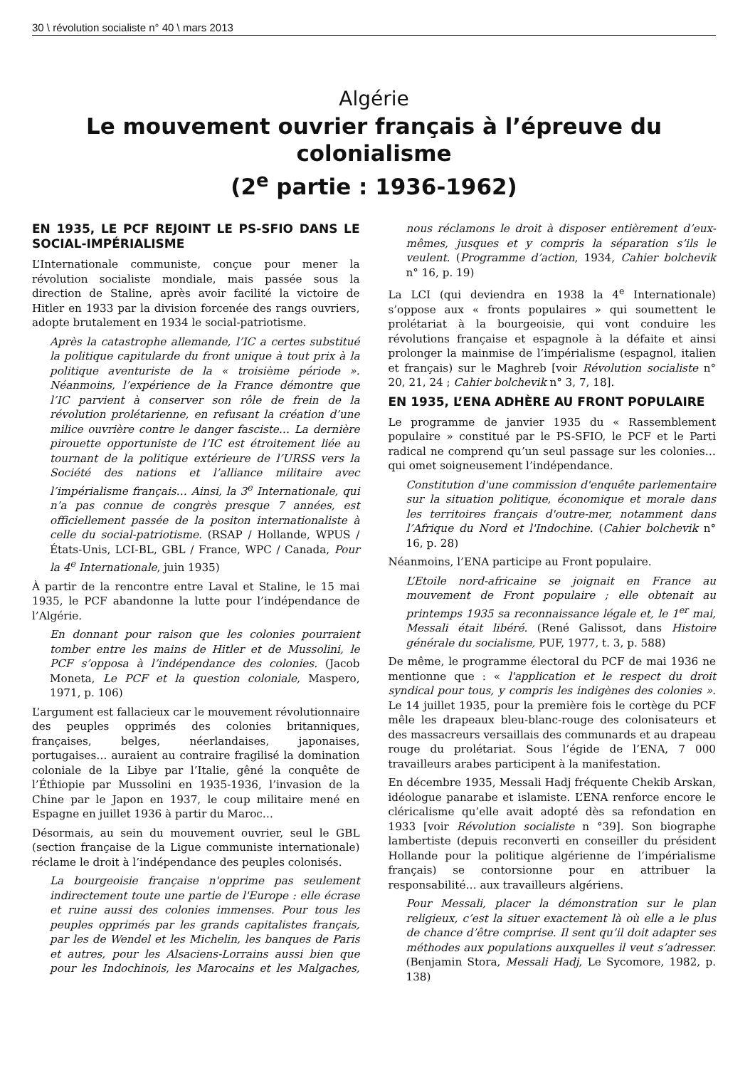30 \ révolution socialiste n° 40 \ mars 2013
Algérie
Le mouvement ouvrier français à l’épreuve du colonialisme
(2<sup>e</sup> partie : 1936-1962)
EN 1935, LE PCF REJOINT LE PS-SFIO DANS LE SOCIAL-IMPÉRIALISME
L’Internationale communiste, conçue pour mener la révolution socialiste mondiale, mais passée sous la direction de Staline, après avoir facilité la victoire de Hitler en 1933 par la division forcenée des rangs ouvriers, adopte brutalement en 1934 le social-patriotisme.
Après la catastrophe allemande, l’IC a certes substitué la politique capitularde du front unique à tout prix à la politique aventuriste de la « troisième période ». Néanmoins, l’expérience de la France démontre que l’IC parvient à conserver son rôle de frein de la révolution prolétarienne, en refusant la création d’une milice ouvrière contre le danger fasciste… La dernière pirouette opportuniste de l’IC est étroitement liée au tournant de la politique extérieure de l’URSS vers la Société des nations et l’alliance militaire avec l’impérialisme français… Ainsi, la 3<sup>e</sup> Internationale, qui n’a pas connue de congrès presque 7 années, est officiellement passée de la positon internationaliste à celle du social-patriotisme. (RSAP / Hollande, WPUS / États-Unis, LCI-BL, GBL / France, WPC / Canada, Pour la 4<sup>e</sup> Internationale, juin 1935)
À partir de la rencontre entre Laval et Staline, le 15 mai 1935, le PCF abandonne la lutte pour l’indépendance de l’Algérie.
En donnant pour raison que les colonies pourraient tomber entre les mains de Hitler et de Mussolini, le PCF s’opposa à l’indépendance des colonies. (Jacob Moneta, Le PCF et la question coloniale, Maspero, 1971, p. 106)
L’argument est fallacieux car le mouvement révolutionnaire des peuples opprimés des colonies britanniques, françaises, belges, néerlandaises, japonaises, portugaises… auraient au contraire fragilisé la domination coloniale de la Libye par l’Italie, gêné la conquête de l’Éthiopie par Mussolini en 1935-1936, l’invasion de la Chine par le Japon en 1937, le coup militaire mené en Espagne en juillet 1936 à partir du Maroc…
Désormais, au sein du mouvement ouvrier, seul le GBL (section française de la Ligue communiste internationale) réclame le droit à l’indépendance des peuples colonisés.
La bourgeoisie française n'opprime pas seulement indirectement toute une partie de l'Europe : elle écrase et ruine aussi des colonies immenses. Pour tous les peuples opprimés par les grands capitalistes français, par les de Wendel et les Michelin, les banques de Paris et autres, pour les Alsaciens-Lorrains aussi bien que pour les Indochinois, les Marocains et les Malgaches, nous réclamons le droit à disposer entièrement d’eux-mêmes, jusques et y compris la séparation s’ils le veulent. (Programme d’action, 1934, Cahier bolchevik n° 16, p. 19)
La LCI (qui deviendra en 1938 la 4<sup>e</sup> Internationale) s’oppose aux « fronts populaires » qui soumettent le prolétariat à la bourgeoisie, qui vont conduire les révolutions française et espagnole à la défaite et ainsi prolonger la mainmise de l’impérialisme (espagnol, italien et français) sur le Maghreb [voir Révolution socialiste n° 20, 21, 24 ; Cahier bolchevik n° 3, 7, 18].
EN 1935, L’ENA ADHÈRE AU FRONT POPULAIRE
Le programme de janvier 1935 du « Rassemblement populaire » constitué par le PS-SFIO, le PCF et le Parti radical ne comprend qu’un seul passage sur les colonies… qui omet soigneusement l’indépendance.
Constitution d'une commission d'enquête parlementaire sur la situation politique, économique et morale dans les territoires français d'outre-mer, notamment dans l’Afrique du Nord et l'Indochine. (Cahier bolchevik n° 16, p. 28)
Néanmoins, l’ENA participe au Front populaire.
L’Etoile nord-africaine se joignait en France au mouvement de Front populaire ; elle obtenait au printemps 1935 sa reconnaissance légale et, le 1<sup>er</sup> mai, Messali était libéré. (René Galissot, dans Histoire générale du socialisme, PUF, 1977, t. 3, p. 588)
De même, le programme électoral du PCF de mai 1936 ne mentionne que : « l'application et le respect du droit syndical pour tous, y compris les indigènes des colonies ». Le 14 juillet 1935, pour la première fois le cortège du PCF mêle les drapeaux bleu-blanc-rouge des colonisateurs et des massacreurs versaillais des communards et au drapeau rouge du prolétariat. Sous l’égide de l’ENA, 7 000 travailleurs arabes participent à la manifestation.
En décembre 1935, Messali Hadj fréquente Chekib Arskan, idéologue panarabe et islamiste. L’ENA renforce encore le cléricalisme qu’elle avait adopté dès sa refondation en 1933 [voir Révolution socialiste n °39]. Son biographe lambertiste (depuis reconverti en conseiller du président Hollande pour la politique algérienne de l’impérialisme français) se contorsionne pour en attribuer la responsabilité… aux travailleurs algériens.
Pour Messali, placer la démonstration sur le plan religieux, c’est la situer exactement là où elle a le plus de chance d’être comprise. Il sent qu’il doit adapter ses méthodes aux populations auxquelles il veut s’adresser. (Benjamin Stora, Messali Hadj, Le Sycomore, 1982, p. 138)